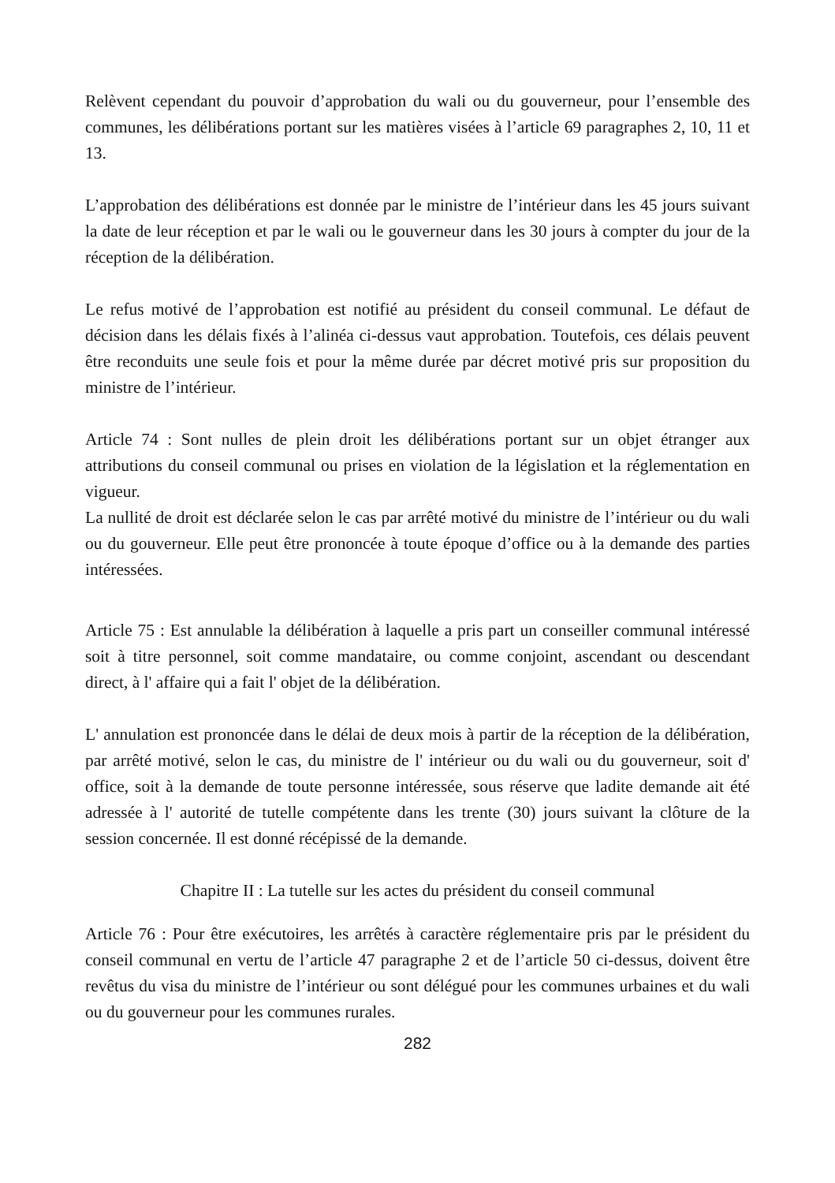Relèvent cependant du pouvoir d’approbation du wali ou du gouverneur, pour l’ensemble des communes, les délibérations portant sur les matières visées à l’article 69 paragraphes 2, 10, 11 et 13.
L’approbation des délibérations est donnée par le ministre de l’intérieur dans les 45 jours suivant la date de leur réception et par le wali ou le gouverneur dans les 30 jours à compter du jour de la réception de la délibération.
Le refus motivé de l’approbation est notifié au président du conseil communal. Le défaut de décision dans les délais fixés à l’alinéa ci-dessus vaut approbation. Toutefois, ces délais peuvent être reconduits une seule fois et pour la même durée par décret motivé pris sur proposition du ministre de l’intérieur.
Article 74 : Sont nulles de plein droit les délibérations portant sur un objet étranger aux attributions du conseil communal ou prises en violation de la législation et la réglementation en vigueur.
La nullité de droit est déclarée selon le cas par arrêté motivé du ministre de l’intérieur ou du wali ou du gouverneur. Elle peut être prononcée à toute époque d’office ou à la demande des parties intéressées.
Article 75 : Est annulable la délibération à laquelle a pris part un conseiller communal intéressé soit à titre personnel, soit comme mandataire, ou comme conjoint, ascendant ou descendant direct, à l' affaire qui a fait l' objet de la délibération.
L' annulation est prononcée dans le délai de deux mois à partir de la réception de la délibération, par arrêté motivé, selon le cas, du ministre de l' intérieur ou du wali ou du gouverneur, soit d' office, soit à la demande de toute personne intéressée, sous réserve que ladite demande ait été adressée à l' autorité de tutelle compétente dans les trente (30) jours suivant la clôture de la session concernée. Il est donné récépissé de la demande.
Chapitre II : La tutelle sur les actes du président du conseil communal
Article 76 : Pour être exécutoires, les arrêtés à caractère réglementaire pris par le président du conseil communal en vertu de l’article 47 paragraphe 2 et de l’article 50 ci-dessus, doivent être revêtus du visa du ministre de l’intérieur ou sont délégué pour les communes urbaines et du wali ou du gouverneur pour les communes rurales.
282